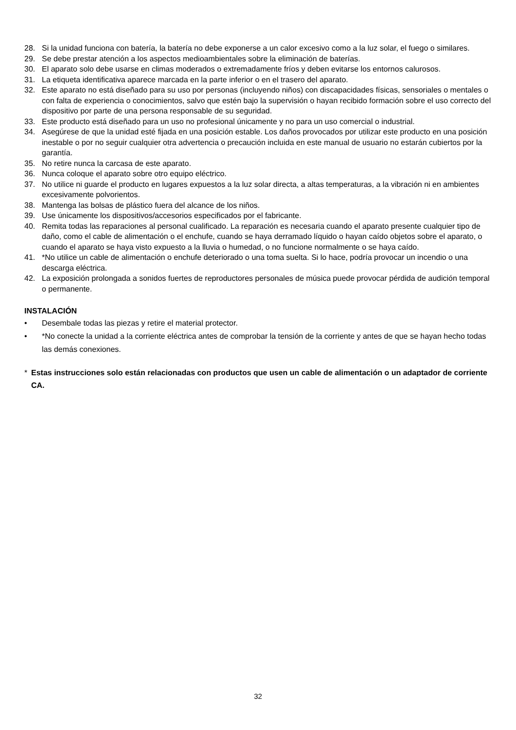28. Si la unidad funciona con batería, la batería no debe exponerse a un calor excesivo como a la luz solar, el fuego o similares.
29. Se debe prestar atención a los aspectos medioambientales sobre la eliminación de baterías.
30. El aparato solo debe usarse en climas moderados o extremadamente fríos y deben evitarse los entornos calurosos.
31. La etiqueta identificativa aparece marcada en la parte inferior o en el trasero del aparato.
32. Este aparato no está diseñado para su uso por personas (incluyendo niños) con discapacidades físicas, sensoriales o mentales o con falta de experiencia o conocimientos, salvo que estén bajo la supervisión o hayan recibido formación sobre el uso correcto del dispositivo por parte de una persona responsable de su seguridad.
33. Este producto está diseñado para un uso no profesional únicamente y no para un uso comercial o industrial.
34. Asegúrese de que la unidad esté fijada en una posición estable. Los daños provocados por utilizar este producto en una posición inestable o por no seguir cualquier otra advertencia o precaución incluida en este manual de usuario no estarán cubiertos por la garantía.
35. No retire nunca la carcasa de este aparato.
36. Nunca coloque el aparato sobre otro equipo eléctrico.
37. No utilice ni guarde el producto en lugares expuestos a la luz solar directa, a altas temperaturas, a la vibración ni en ambientes excesivamente polvorientos.
38. Mantenga las bolsas de plástico fuera del alcance de los niños.
39. Use únicamente los dispositivos/accesorios especificados por el fabricante.
40. Remita todas las reparaciones al personal cualificado. La reparación es necesaria cuando el aparato presente cualquier tipo de daño, como el cable de alimentación o el enchufe, cuando se haya derramado líquido o hayan caído objetos sobre el aparato, o cuando el aparato se haya visto expuesto a la lluvia o humedad, o no funcione normalmente o se haya caído.
41. *No utilice un cable de alimentación o enchufe deteriorado o una toma suelta. Si lo hace, podría provocar un incendio o una descarga eléctrica.
42. La exposición prolongada a sonidos fuertes de reproductores personales de música puede provocar pérdida de audición temporal o permanente.
INSTALACIÓN
• Desembale todas las piezas y retire el material protector.
• *No conecte la unidad a la corriente eléctrica antes de comprobar la tensión de la corriente y antes de que se hayan hecho todas las demás conexiones.
* Estas instrucciones solo están relacionadas con productos que usen un cable de alimentación o un adaptador de corriente CA.
32